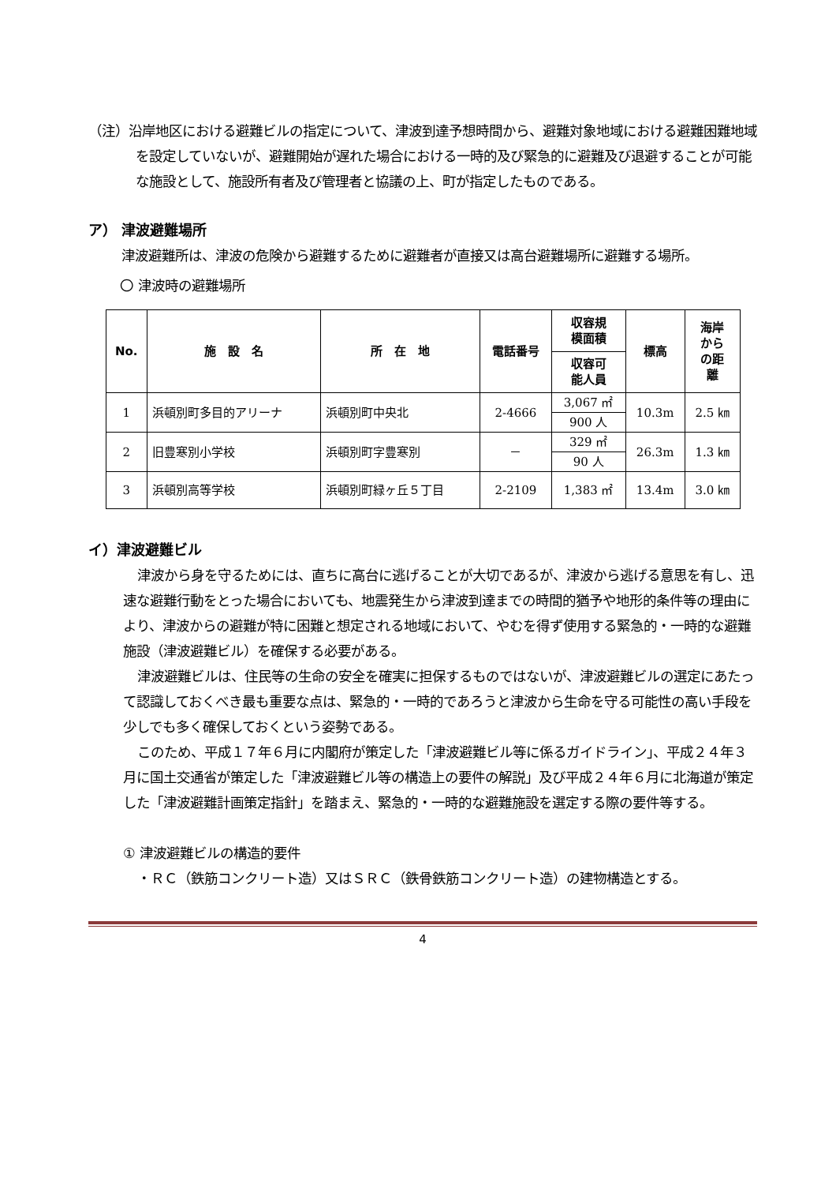（注）沿岸地区における避難ビルの指定について、津波到達予想時間から、避難対象地域における避難困難地域を設定していないが、避難開始が遅れた場合における一時的及び緊急的に避難及び退避することが可能な施設として、施設所有者及び管理者と協議の上、町が指定したものである。
ア） 津波避難場所
津波避難所は、津波の危険から避難するために避難者が直接又は高台避難場所に避難する場所。
〇 津波時の避難場所
| No. | 施 設 名 | 所 在 地 | 電話番号 | 収容規 模面積 | 標高 | 海岸 から の距 離 |
| --- | --- | --- | --- | --- | --- | --- |
| | | | | 収容可 能人員 | | |
| 1 | 浜頓別町多目的アリーナ | 浜頓別町中央北 | 2-4666 | 3,067 ㎡ | 10.3m | 2.5 ㎞ |
| | | | | 900 人 | | |
| 2 | 旧豊寒別小学校 | 浜頓別町字豊寒別 | － | 329 ㎡ | 26.3m | 1.3 ㎞ |
| | | | | 90 人 | | |
| 3 | 浜頓別高等学校 | 浜頓別町緑ヶ丘５丁目 | 2-2109 | 1,383 ㎡ | 13.4m | 3.0 ㎞ |
イ）津波避難ビル
津波から身を守るためには、直ちに高台に逃げることが大切であるが、津波から逃げる意思を有し、迅速な避難行動をとった場合においても、地震発生から津波到達までの時間的猶予や地形的条件等の理由により、津波からの避難が特に困難と想定される地域において、やむを得ず使用する緊急的・一時的な避難施設（津波避難ビル）を確保する必要がある。
津波避難ビルは、住民等の生命の安全を確実に担保するものではないが、津波避難ビルの選定にあたって認識しておくべき最も重要な点は、緊急的・一時的であろうと津波から生命を守る可能性の高い手段を少しでも多く確保しておくという姿勢である。
このため、平成１７年６月に内閣府が策定した「津波避難ビル等に係るガイドライン」、平成２４年３月に国土交通省が策定した「津波避難ビル等の構造上の要件の解説」及び平成２４年６月に北海道が策定した「津波避難計画策定指針」を踏まえ、緊急的・一時的な避難施設を選定する際の要件等する。
① 津波避難ビルの構造的要件
・ＲＣ（鉄筋コンクリート造）又はＳＲＣ（鉄骨鉄筋コンクリート造）の建物構造とする。
4